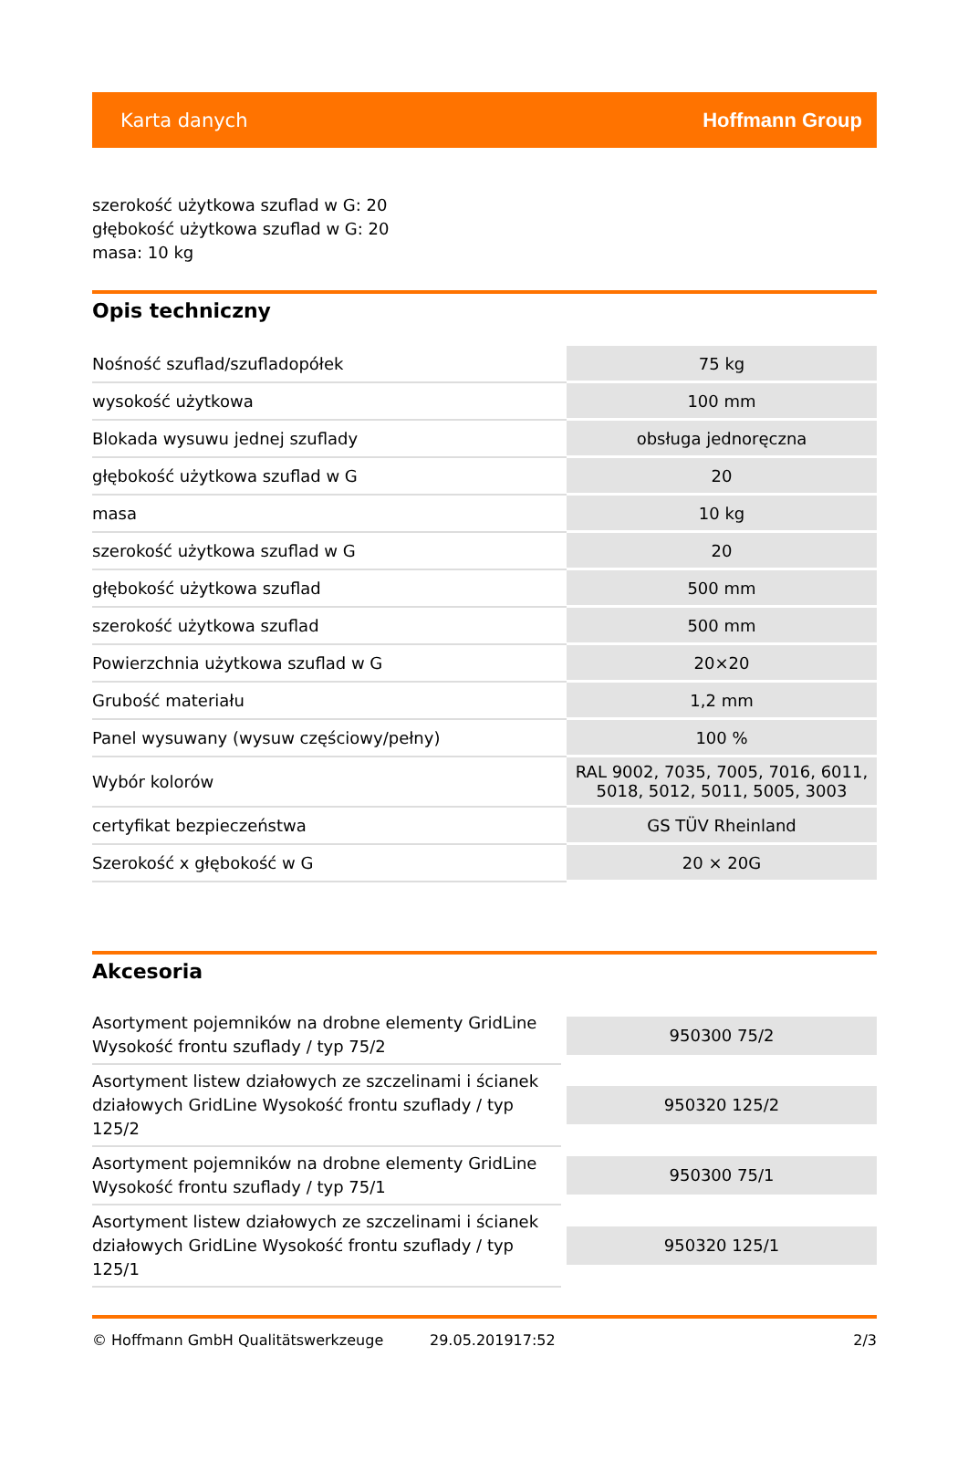Karta danych Hoffmann Group
szerokość użytkowa szuflad w G: 20
głębokość użytkowa szuflad w G: 20
masa: 10 kg
Opis techniczny
| Nośność szuflad/szufladopółek | 75 kg |
| wysokość użytkowa | 100 mm |
| Blokada wysuwu jednej szuflady | obsługa jednoręczna |
| głębokość użytkowa szuflad w G | 20 |
| masa | 10 kg |
| szerokość użytkowa szuflad w G | 20 |
| głębokość użytkowa szuflad | 500 mm |
| szerokość użytkowa szuflad | 500 mm |
| Powierzchnia użytkowa szuflad w G | 20×20 |
| Grubość materiału | 1,2 mm |
| Panel wysuwany (wysuw częściowy/pełny) | 100 % |
| Wybór kolorów | RAL 9002, 7035, 7005, 7016, 6011, 5018, 5012, 5011, 5005, 3003 |
| certyfikat bezpieczeństwa | GS TÜV Rheinland |
| Szerokość x głębokość w G | 20 × 20G |
Akcesoria
| Asortyment pojemników na drobne elementy GridLine Wysokość frontu szuflady / typ 75/2 | 950300 75/2 |
| Asortyment listew działowych ze szczelinami i ścianek działowych GridLine Wysokość frontu szuflady / typ 125/2 | 950320 125/2 |
| Asortyment pojemników na drobne elementy GridLine Wysokość frontu szuflady / typ 75/1 | 950300 75/1 |
| Asortyment listew działowych ze szczelinami i ścianek działowych GridLine Wysokość frontu szuflady / typ 125/1 | 950320 125/1 |
© Hoffmann GmbH Qualitätswerkzeuge 29.05.201917:52 2/3